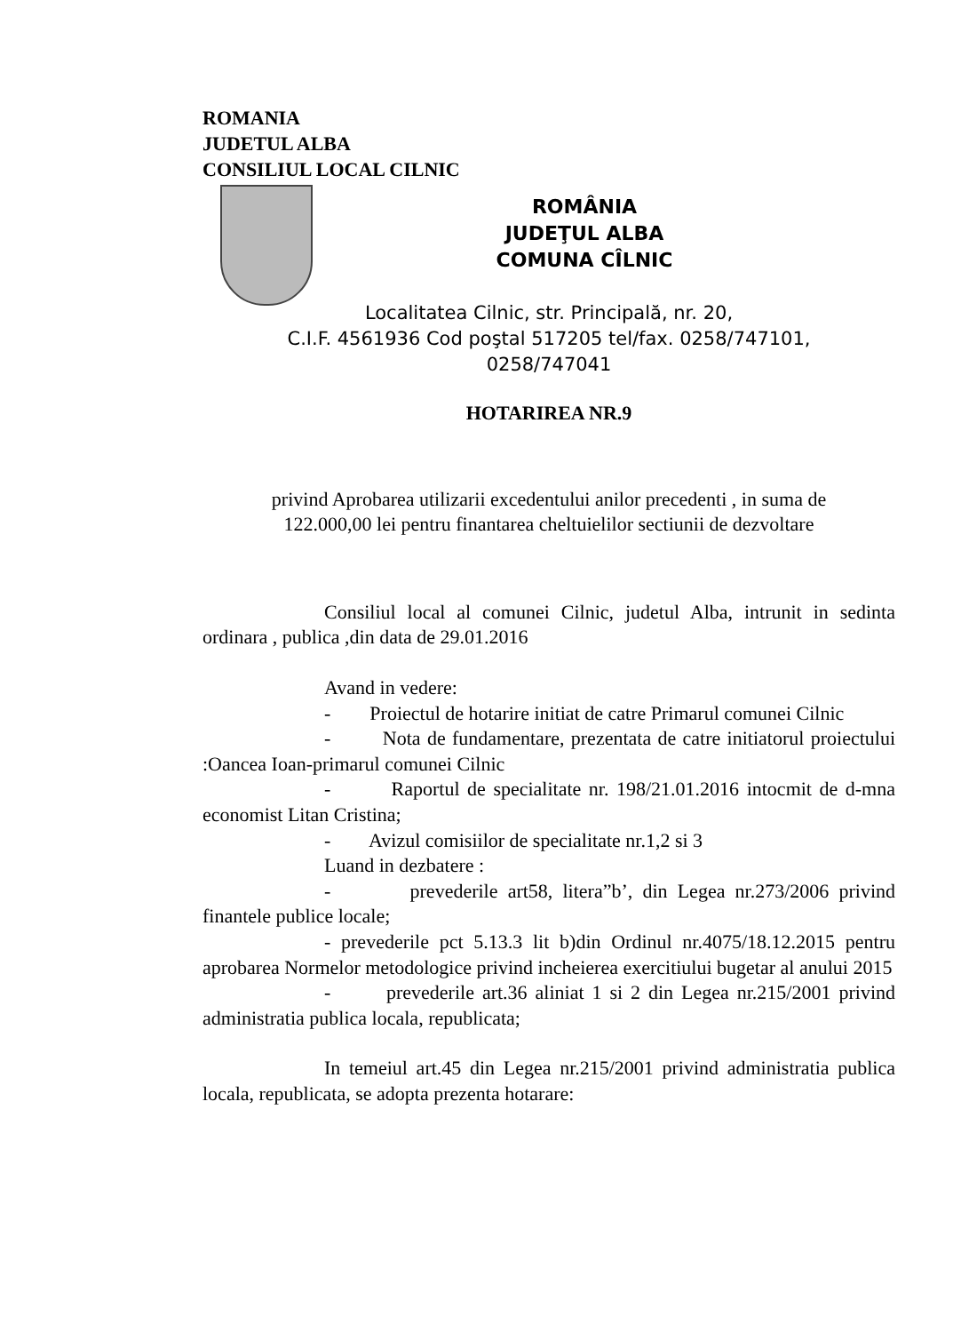ROMANIA
JUDETUL ALBA
CONSILIUL LOCAL CILNIC
ROMÂNIA
JUDEŢUL ALBA
COMUNA CÎLNIC
Localitatea Cilnic, str. Principală, nr. 20,
C.I.F. 4561936 Cod poştal 517205 tel/fax. 0258/747101,
0258/747041
HOTARIREA NR.9
privind Aprobarea utilizarii excedentului anilor precedenti , in suma de
122.000,00 lei pentru finantarea cheltuielilor sectiunii de dezvoltare
Consiliul local al comunei Cilnic, judetul Alba, intrunit in sedinta ordinara , publica ,din data de 29.01.2016
Avand in vedere:
- Proiectul de hotarire initiat de catre Primarul comunei Cilnic
- Nota de fundamentare, prezentata de catre initiatorul proiectului :Oancea Ioan-primarul comunei Cilnic
- Raportul de specialitate nr. 198/21.01.2016 intocmit de d-mna economist Litan Cristina;
- Avizul comisiilor de specialitate nr.1,2 si 3
Luand in dezbatere :
- prevederile art58, litera”b’, din Legea nr.273/2006 privind finantele publice locale;
- prevederile pct 5.13.3 lit b)din Ordinul nr.4075/18.12.2015 pentru aprobarea Normelor metodologice privind incheierea exercitiului bugetar al anului 2015
- prevederile art.36 aliniat 1 si 2 din Legea nr.215/2001 privind administratia publica locala, republicata;
In temeiul art.45 din Legea nr.215/2001 privind administratia publica locala, republicata, se adopta prezenta hotarare: